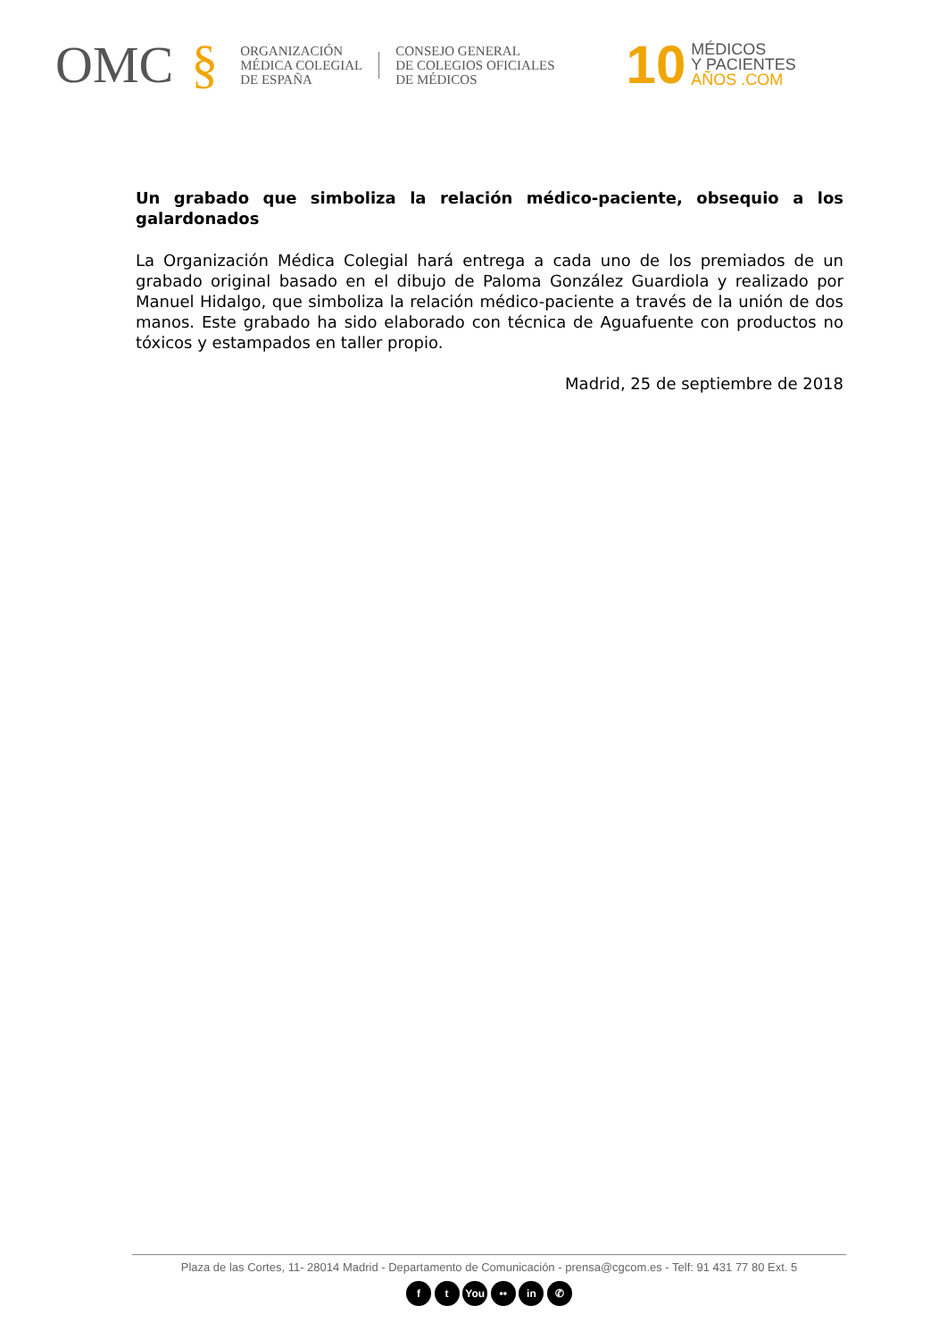OMC §
ORGANIZACIÓN
MÉDICA COLEGIAL
DE ESPAÑA
CONSEJO GENERAL
DE COLEGIOS OFICIALES
DE MÉDICOS
10
MÉDICOS
Y PACIENTES
AÑOS .COM
Un grabado que simboliza la relación médico-paciente, obsequio a los galardonados
La Organización Médica Colegial hará entrega a cada uno de los premiados de un grabado original basado en el dibujo de Paloma González Guardiola y realizado por Manuel Hidalgo, que simboliza la relación médico-paciente a través de la unión de dos manos. Este grabado ha sido elaborado con técnica de Aguafuente con productos no tóxicos y estampados en taller propio.
Madrid, 25 de septiembre de 2018
Plaza de las Cortes, 11- 28014 Madrid - Departamento de Comunicación - prensa@cgcom.es - Telf: 91 431 77 80 Ext. 5
f t You •• in ✆